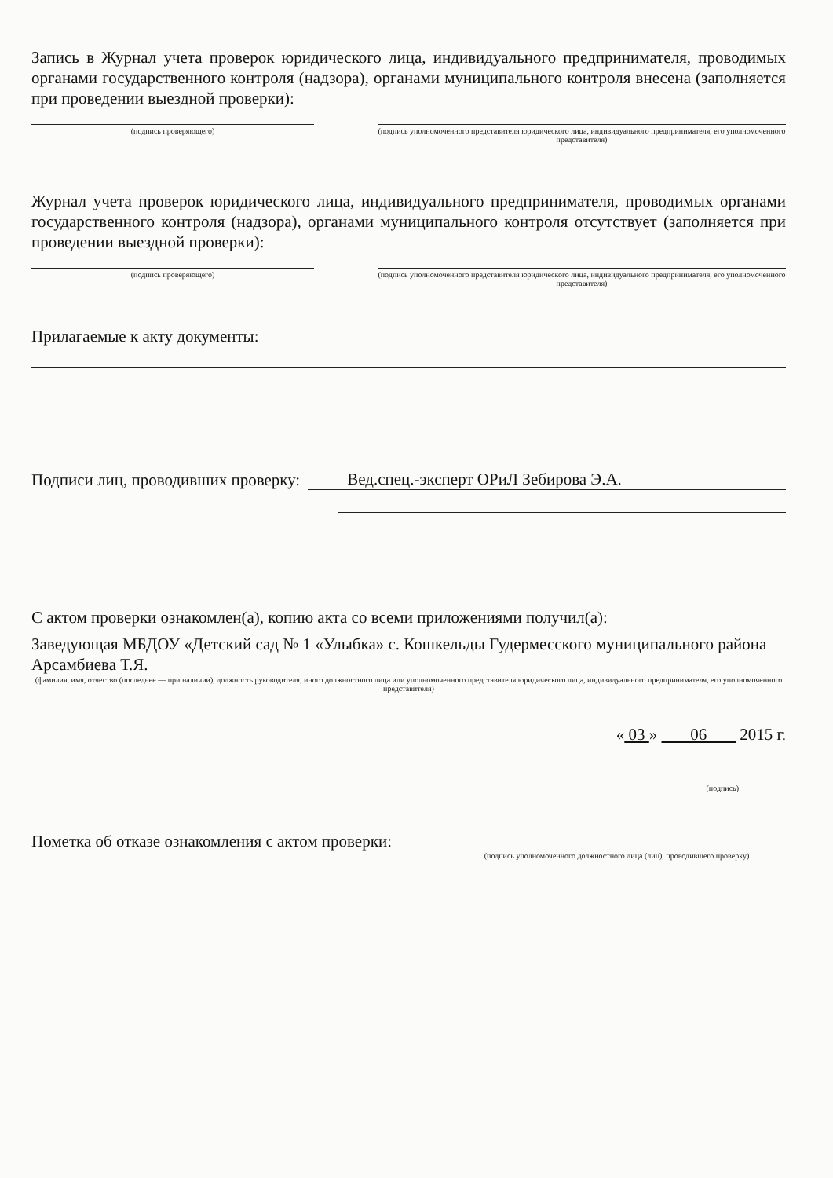Запись в Журнал учета проверок юридического лица, индивидуального предпринимателя, проводимых органами государственного контроля (надзора), органами муниципального контроля внесена (заполняется при проведении выездной проверки):
(подпись проверяющего) (подпись уполномоченного представителя юридического лица, индивидуального предпринимателя, его уполномоченного представителя)
Журнал учета проверок юридического лица, индивидуального предпринимателя, проводимых органами государственного контроля (надзора), органами муниципального контроля отсутствует (заполняется при проведении выездной проверки):
(подпись проверяющего) (подпись уполномоченного представителя юридического лица, индивидуального предпринимателя, его уполномоченного представителя)
Прилагаемые к акту документы:
Подписи лиц, проводивших проверку: Вед.спец.-эксперт ОРиЛ Зебирова Э.А.
С актом проверки ознакомлен(а), копию акта со всеми приложениями получил(а):
Заведующая МБДОУ «Детский сад № 1 «Улыбка» с. Кошкельды Гудермесского муниципального района Арсамбиева Т.Я.
(фамилия, имя, отчество (последнее — при наличии), должность руководителя, иного должностного лица или уполномоченного представителя юридического лица, индивидуального предпринимателя, его уполномоченного представителя)
« 03 » 06 2015 г.
(подпись)
Пометка об отказе ознакомления с актом проверки:
(подпись уполномоченного должностного лица (лиц), проводившего проверку)